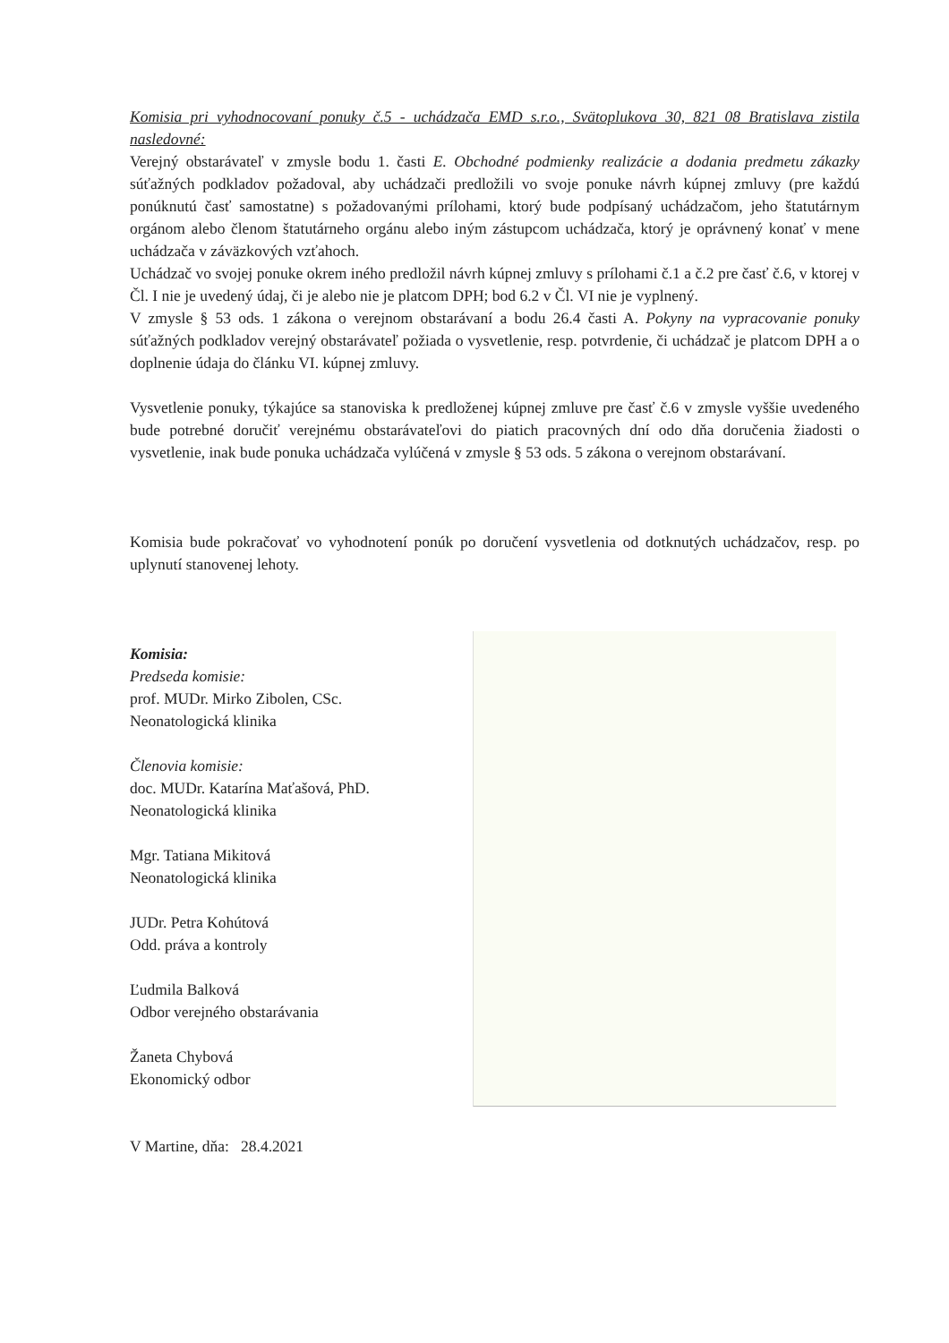Komisia pri vyhodnocovaní ponuky č.5 - uchádzača EMD s.r.o., Svätoplukova 30, 821 08 Bratislava zistila nasledovné:
Verejný obstarávateľ v zmysle bodu 1. časti E. Obchodné podmienky realizácie a dodania predmetu zákazky súťažných podkladov požadoval, aby uchádzači predložili vo svoje ponuke návrh kúpnej zmluvy (pre každú ponúknutú časť samostatne) s požadovanými prílohami, ktorý bude podpísaný uchádzačom, jeho štatutárnym orgánom alebo členom štatutárneho orgánu alebo iným zástupcom uchádzača, ktorý je oprávnený konať v mene uchádzača v záväzkových vzťahoch.
Uchádzač vo svojej ponuke okrem iného predložil návrh kúpnej zmluvy s prílohami č.1 a č.2 pre časť č.6, v ktorej v Čl. I nie je uvedený údaj, či je alebo nie je platcom DPH; bod 6.2 v Čl. VI nie je vyplnený.
V zmysle § 53 ods. 1 zákona o verejnom obstarávaní a bodu 26.4 časti A. Pokyny na vypracovanie ponuky súťažných podkladov verejný obstarávateľ požiada o vysvetlenie, resp. potvrdenie, či uchádzač je platcom DPH a o doplnenie údaja do článku VI. kúpnej zmluvy.
Vysvetlenie ponuky, týkajúce sa stanoviska k predloženej kúpnej zmluve pre časť č.6 v zmysle vyššie uvedeného bude potrebné doručiť verejnému obstarávateľovi do piatich pracovných dní odo dňa doručenia žiadosti o vysvetlenie, inak bude ponuka uchádzača vylúčená v zmysle § 53 ods. 5 zákona o verejnom obstarávaní.
Komisia bude pokračovať vo vyhodnotení ponúk po doručení vysvetlenia od dotknutých uchádzačov, resp. po uplynutí stanovenej lehoty.
Komisia:
Predseda komisie:
prof. MUDr. Mirko Zibolen, CSc.
Neonatologická klinika
Členovia komisie:
doc. MUDr. Katarína Maťašová, PhD.
Neonatologická klinika
Mgr. Tatiana Mikitová
Neonatologická klinika
JUDr. Petra Kohútová
Odd. práva a kontroly
Ľudmila Balková
Odbor verejného obstarávania
Žaneta Chybová
Ekonomický odbor
V Martine, dňa: 28.4.2021